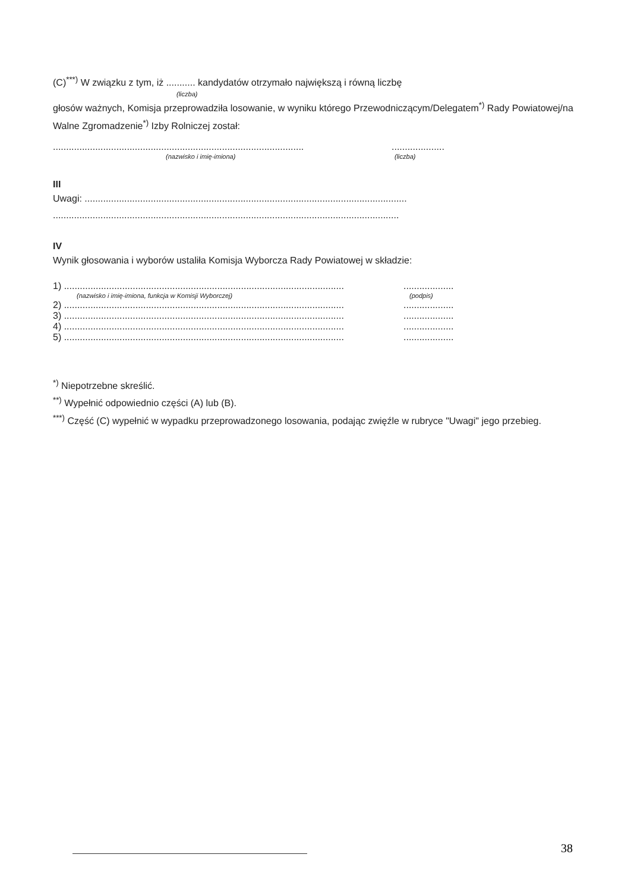(C)<sup>***)</sup> W związku z tym, iż ........... kandydatów otrzymało największą i równą liczbę
(liczba)
głosów ważnych, Komisja przeprowadziła losowanie, w wyniku którego Przewodniczącym/Delegatem<sup>*)</sup> Rady Powiatowej/na Walne Zgromadzenie<sup>*)</sup> Izby Rolniczej został:
...................................................................................................................
(nazwisko i imię-imiona) (liczba)
III
Uwagi: ..........................................................................................................................
...................................................................................................................................
IV
Wynik głosowania i wyborów ustaliła Komisja Wyborcza Rady Powiatowej w składzie:
1) .............................................................................................................................
(nazwisko i imię-imiona, funkcja w Komisji Wyborczej) (podpis)
2) .............................................................................................................................
3) .............................................................................................................................
4) .............................................................................................................................
5) .............................................................................................................................
<sup>*)</sup> Niepotrzebne skreślić.
<sup>**)</sup> Wypełnić odpowiednio części (A) lub (B).
<sup>***)</sup> Część (C) wypełnić w wypadku przeprowadzonego losowania, podając zwięźle w rubryce "Uwagi" jego przebieg.
38